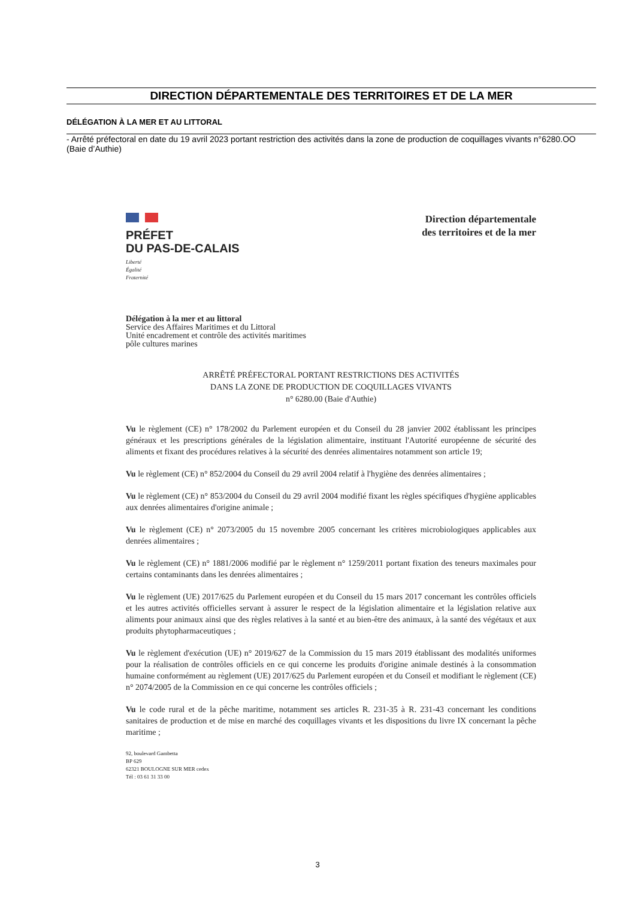DIRECTION DÉPARTEMENTALE DES TERRITOIRES ET DE LA MER
DÉLÉGATION À LA MER ET AU LITTORAL
- Arrêté préfectoral en date du 19 avril 2023 portant restriction des activités dans la zone de production de coquillages vivants n°6280.OO (Baie d’Authie)
PRÉFET
DU PAS-DE-CALAIS
Liberté
Égalité
Fraternité
Direction départementale
des territoires et de la mer
Délégation à la mer et au littoral
Service des Affaires Maritimes et du Littoral
Unité encadrement et contrôle des activités maritimes
pôle cultures marines
ARRÊTÉ PRÉFECTORAL PORTANT RESTRICTIONS DES ACTIVITÉS
DANS LA ZONE DE PRODUCTION DE COQUILLAGES VIVANTS
n° 6280.00 (Baie d'Authie)
Vu le règlement (CE) n° 178/2002 du Parlement européen et du Conseil du 28 janvier 2002 établissant les principes généraux et les prescriptions générales de la législation alimentaire, instituant l'Autorité européenne de sécurité des aliments et fixant des procédures relatives à la sécurité des denrées alimentaires notamment son article 19;
Vu le règlement (CE) n° 852/2004 du Conseil du 29 avril 2004 relatif à l'hygiène des denrées alimentaires ;
Vu le règlement (CE) n° 853/2004 du Conseil du 29 avril 2004 modifié fixant les règles spécifiques d'hygiène applicables aux denrées alimentaires d'origine animale ;
Vu le règlement (CE) n° 2073/2005 du 15 novembre 2005 concernant les critères microbiologiques applicables aux denrées alimentaires ;
Vu le règlement (CE) n° 1881/2006 modifié par le règlement n° 1259/2011 portant fixation des teneurs maximales pour certains contaminants dans les denrées alimentaires ;
Vu le règlement (UE) 2017/625 du Parlement européen et du Conseil du 15 mars 2017 concernant les contrôles officiels et les autres activités officielles servant à assurer le respect de la législation alimentaire et la législation relative aux aliments pour animaux ainsi que des règles relatives à la santé et au bien-être des animaux, à la santé des végétaux et aux produits phytopharmaceutiques ;
Vu le règlement d'exécution (UE) n° 2019/627 de la Commission du 15 mars 2019 établissant des modalités uniformes pour la réalisation de contrôles officiels en ce qui concerne les produits d'origine animale destinés à la consommation humaine conformément au règlement (UE) 2017/625 du Parlement européen et du Conseil et modifiant le règlement (CE) n° 2074/2005 de la Commission en ce qui concerne les contrôles officiels ;
Vu le code rural et de la pêche maritime, notamment ses articles R. 231-35 à R. 231-43 concernant les conditions sanitaires de production et de mise en marché des coquillages vivants et les dispositions du livre IX concernant la pêche maritime ;
92, boulevard Gambetta
BP 629
62321 BOULOGNE SUR MER cedex
Tél : 03 61 31 33 00
3